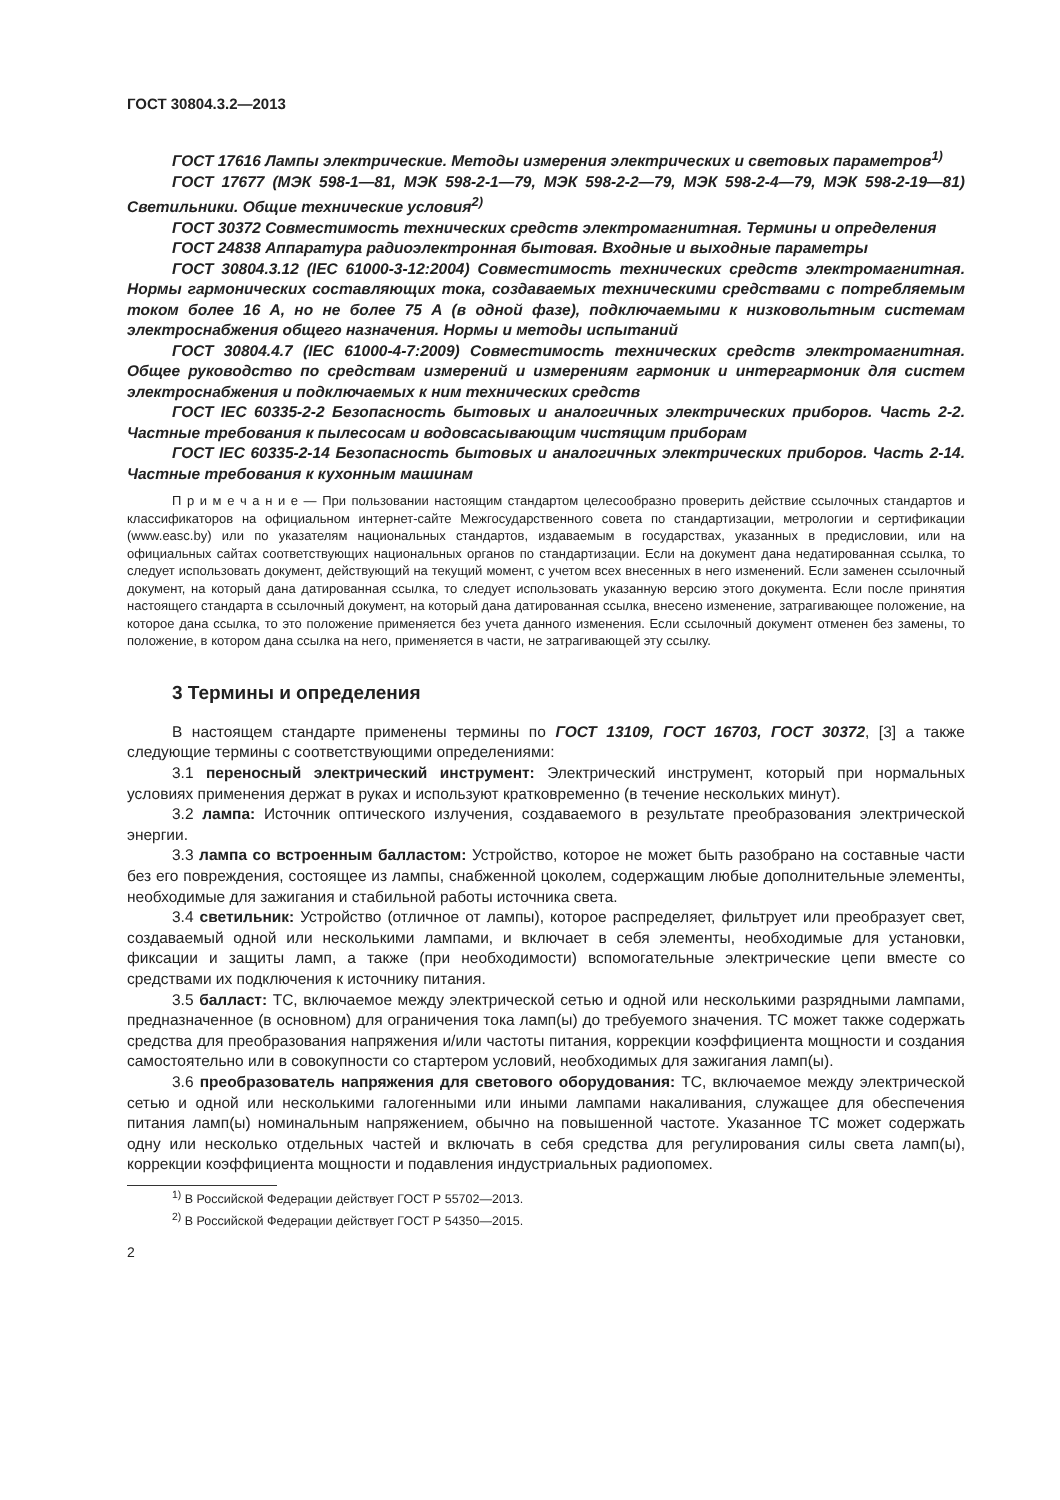ГОСТ 30804.3.2—2013
ГОСТ 17616 Лампы электрические. Методы измерения электрических и световых параметров<sup>1)</sup>
ГОСТ 17677 (МЭК 598-1—81, МЭК 598-2-1—79, МЭК 598-2-2—79, МЭК 598-2-4—79, МЭК 598-2-19—81) Светильники. Общие технические условия<sup>2)</sup>
ГОСТ 30372 Совместимость технических средств электромагнитная. Термины и определения
ГОСТ 24838 Аппаратура радиоэлектронная бытовая. Входные и выходные параметры
ГОСТ 30804.3.12 (IEC 61000-3-12:2004) Совместимость технических средств электромагнитная. Нормы гармонических составляющих тока, создаваемых техническими средствами с потребляемым током более 16 А, но не более 75 А (в одной фазе), подключаемыми к низковольтным системам электроснабжения общего назначения. Нормы и методы испытаний
ГОСТ 30804.4.7 (IEC 61000-4-7:2009) Совместимость технических средств электромагнитная. Общее руководство по средствам измерений и измерениям гармоник и интергармоник для систем электроснабжения и подключаемых к ним технических средств
ГОСТ IEC 60335-2-2 Безопасность бытовых и аналогичных электрических приборов. Часть 2-2. Частные требования к пылесосам и водовсасывающим чистящим приборам
ГОСТ IEC 60335-2-14 Безопасность бытовых и аналогичных электрических приборов. Часть 2-14. Частные требования к кухонным машинам
П р и м е ч а н и е — При пользовании настоящим стандартом целесообразно проверить действие ссылочных стандартов и классификаторов на официальном интернет-сайте Межгосударственного совета по стандартизации, метрологии и сертификации (www.easc.by) или по указателям национальных стандартов, издаваемым в государствах, указанных в предисловии, или на официальных сайтах соответствующих национальных органов по стандартизации. Если на документ дана недатированная ссылка, то следует использовать документ, действующий на текущий момент, с учетом всех внесенных в него изменений. Если заменен ссылочный документ, на который дана датированная ссылка, то следует использовать указанную версию этого документа. Если после принятия настоящего стандарта в ссылочный документ, на который дана датированная ссылка, внесено изменение, затрагивающее положение, на которое дана ссылка, то это положение применяется без учета данного изменения. Если ссылочный документ отменен без замены, то положение, в котором дана ссылка на него, применяется в части, не затрагивающей эту ссылку.
3 Термины и определения
В настоящем стандарте применены термины по ГОСТ 13109, ГОСТ 16703, ГОСТ 30372, [3] а также следующие термины с соответствующими определениями:
3.1 переносный электрический инструмент: Электрический инструмент, который при нормальных условиях применения держат в руках и используют кратковременно (в течение нескольких минут).
3.2 лампа: Источник оптического излучения, создаваемого в результате преобразования электрической энергии.
3.3 лампа со встроенным балластом: Устройство, которое не может быть разобрано на составные части без его повреждения, состоящее из лампы, снабженной цоколем, содержащим любые дополнительные элементы, необходимые для зажигания и стабильной работы источника света.
3.4 светильник: Устройство (отличное от лампы), которое распределяет, фильтрует или преобразует свет, создаваемый одной или несколькими лампами, и включает в себя элементы, необходимые для установки, фиксации и защиты ламп, а также (при необходимости) вспомогательные электрические цепи вместе со средствами их подключения к источнику питания.
3.5 балласт: ТС, включаемое между электрической сетью и одной или несколькими разрядными лампами, предназначенное (в основном) для ограничения тока ламп(ы) до требуемого значения. ТС может также содержать средства для преобразования напряжения и/или частоты питания, коррекции коэффициента мощности и создания самостоятельно или в совокупности со стартером условий, необходимых для зажигания ламп(ы).
3.6 преобразователь напряжения для светового оборудования: ТС, включаемое между электрической сетью и одной или несколькими галогенными или иными лампами накаливания, служащее для обеспечения питания ламп(ы) номинальным напряжением, обычно на повышенной частоте. Указанное ТС может содержать одну или несколько отдельных частей и включать в себя средства для регулирования силы света ламп(ы), коррекции коэффициента мощности и подавления индустриальных радиопомех.
<sup>1)</sup> В Российской Федерации действует ГОСТ Р 55702—2013.
<sup>2)</sup> В Российской Федерации действует ГОСТ Р 54350—2015.
2